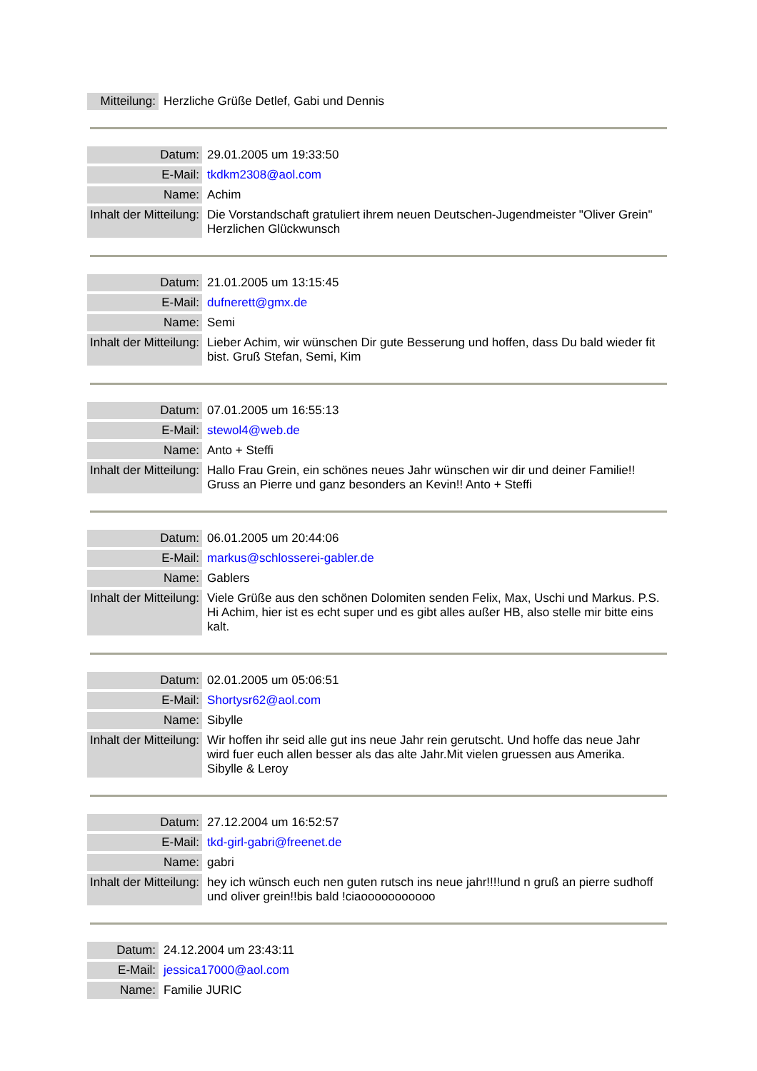| Mitteilung: | Herzliche Grüße Detlef, Gabi und Dennis |
| Datum: | 29.01.2005 um 19:33:50 |
| E-Mail: | tkdkm2308@aol.com |
| Name: | Achim |
| Inhalt der Mitteilung: | Die Vorstandschaft gratuliert ihrem neuen Deutschen-Jugendmeister "Oliver Grein" Herzlichen Glückwunsch |
| Datum: | 21.01.2005 um 13:15:45 |
| E-Mail: | dufnerett@gmx.de |
| Name: | Semi |
| Inhalt der Mitteilung: | Lieber Achim, wir wünschen Dir gute Besserung und hoffen, dass Du bald wieder fit bist. Gruß Stefan, Semi, Kim |
| Datum: | 07.01.2005 um 16:55:13 |
| E-Mail: | stewol4@web.de |
| Name: | Anto + Steffi |
| Inhalt der Mitteilung: | Hallo Frau Grein, ein schönes neues Jahr wünschen wir dir und deiner Familie!! Gruss an Pierre und ganz besonders an Kevin!! Anto + Steffi |
| Datum: | 06.01.2005 um 20:44:06 |
| E-Mail: | markus@schlosserei-gabler.de |
| Name: | Gablers |
| Inhalt der Mitteilung: | Viele Grüße aus den schönen Dolomiten senden Felix, Max, Uschi und Markus. P.S. Hi Achim, hier ist es echt super und es gibt alles außer HB, also stelle mir bitte eins kalt. |
| Datum: | 02.01.2005 um 05:06:51 |
| E-Mail: | Shortysr62@aol.com |
| Name: | Sibylle |
| Inhalt der Mitteilung: | Wir hoffen ihr seid alle gut ins neue Jahr rein gerutscht. Und hoffe das neue Jahr wird fuer euch allen besser als das alte Jahr.Mit vielen gruessen aus Amerika. Sibylle & Leroy |
| Datum: | 27.12.2004 um 16:52:57 |
| E-Mail: | tkd-girl-gabri@freenet.de |
| Name: | gabri |
| Inhalt der Mitteilung: | hey ich wünsch euch nen guten rutsch ins neue jahr!!!!und n gruß an pierre sudhoff und oliver grein!!bis bald !ciaooooooooooo |
| Datum: | 24.12.2004 um 23:43:11 |
| E-Mail: | jessica17000@aol.com |
| Name: | Familie JURIC |